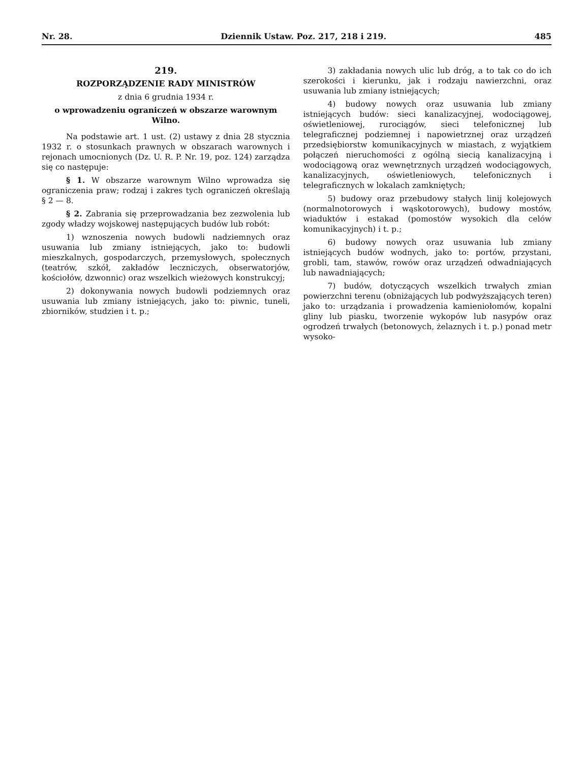Nr. 28. Dziennik Ustaw. Poz. 217, 218 i 219. 485
219.
ROZPORZĄDZENIE RADY MINISTRÓW
z dnia 6 grudnia 1934 r.
o wprowadzeniu ograniczeń w obszarze warownym Wilno.
Na podstawie art. 1 ust. (2) ustawy z dnia 28 stycznia 1932 r. o stosunkach prawnych w obszarach warownych i rejonach umocnionych (Dz. U. R. P. Nr. 19, poz. 124) zarządza się co następuje:
§ 1. W obszarze warownym Wilno wprowadza się ograniczenia praw; rodzaj i zakres tych ograniczeń określają § 2 — 8.
§ 2. Zabrania się przeprowadzania bez zezwolenia lub zgody władzy wojskowej następujących budów lub robót:
1) wznoszenia nowych budowli nadziemnych oraz usuwania lub zmiany istniejących, jako to: budowli mieszkalnych, gospodarczych, przemysłowych, społecznych (teatrów, szkół, zakładów leczniczych, obserwatorjów, kościołów, dzwonnic) oraz wszelkich wieżowych konstrukcyj;
2) dokonywania nowych budowli podziemnych oraz usuwania lub zmiany istniejących, jako to: piwnic, tuneli, zbiorników, studzien i t. p.;
3) zakładania nowych ulic lub dróg, a to tak co do ich szerokości i kierunku, jak i rodzaju nawierzchni, oraz usuwania lub zmiany istniejących;
4) budowy nowych oraz usuwania lub zmiany istniejących budów: sieci kanalizacyjnej, wodociągowej, oświetleniowej, rurociągów, sieci telefonicznej lub telegraficznej podziemnej i napowietrznej oraz urządzeń przedsiębiorstw komunikacyjnych w miastach, z wyjątkiem połączeń nieruchomości z ogólną siecią kanalizacyjną i wodociągową oraz wewnętrznych urządzeń wodociągowych, kanalizacyjnych, oświetleniowych, telefonicznych i telegraficznych w lokalach zamkniętych;
5) budowy oraz przebudowy stałych linij kolejowych (normalnotorowych i wąskotorowych), budowy mostów, wiaduktów i estakad (pomostów wysokich dla celów komunikacyjnych) i t. p.;
6) budowy nowych oraz usuwania lub zmiany istniejących budów wodnych, jako to: portów, przystani, grobli, tam, stawów, rowów oraz urządzeń odwadniających lub nawadniających;
7) budów, dotyczących wszelkich trwałych zmian powierzchni terenu (obniżających lub podwyższających teren) jako to: urządzania i prowadzenia kamieniołomów, kopalni gliny lub piasku, tworzenie wykopów lub nasypów oraz ogrodzeń trwałych (betonowych, żelaznych i t. p.) ponad metr wysoko-